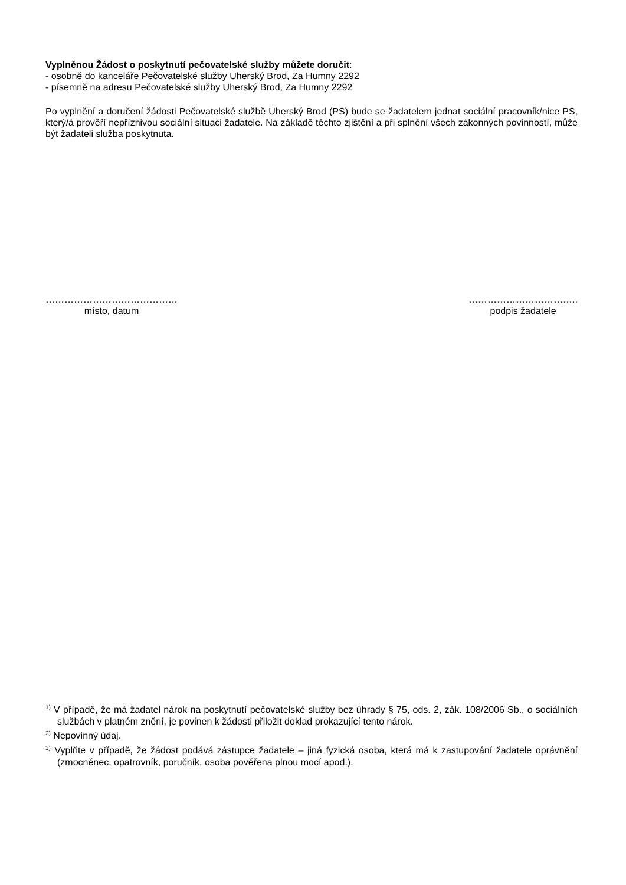Vyplněnou Žádost o poskytnutí pečovatelské služby můžete doručit:
- osobně do kanceláře Pečovatelské služby Uherský Brod, Za Humny 2292
- písemně na adresu Pečovatelské služby Uherský Brod, Za Humny 2292
Po vyplnění a doručení žádosti Pečovatelské službě Uherský Brod (PS) bude se žadatelem jednat sociální pracovník/nice PS, který/á prověří nepříznivou sociální situaci žadatele. Na základě těchto zjištění a při splnění všech zákonných povinností, může být žadateli služba poskytnuta.
……………………………………
místo, datum
……………………………..
podpis žadatele
<sup>1)</sup> V případě, že má žadatel nárok na poskytnutí pečovatelské služby bez úhrady § 75, ods. 2, zák. 108/2006 Sb., o sociálních službách v platném znění, je povinen k žádosti přiložit doklad prokazující tento nárok.
<sup>2)</sup> Nepovinný údaj.
<sup>3)</sup> Vyplňte v případě, že žádost podává zástupce žadatele – jiná fyzická osoba, která má k zastupování žadatele oprávnění (zmocněnec, opatrovník, poručník, osoba pověřena plnou mocí apod.).